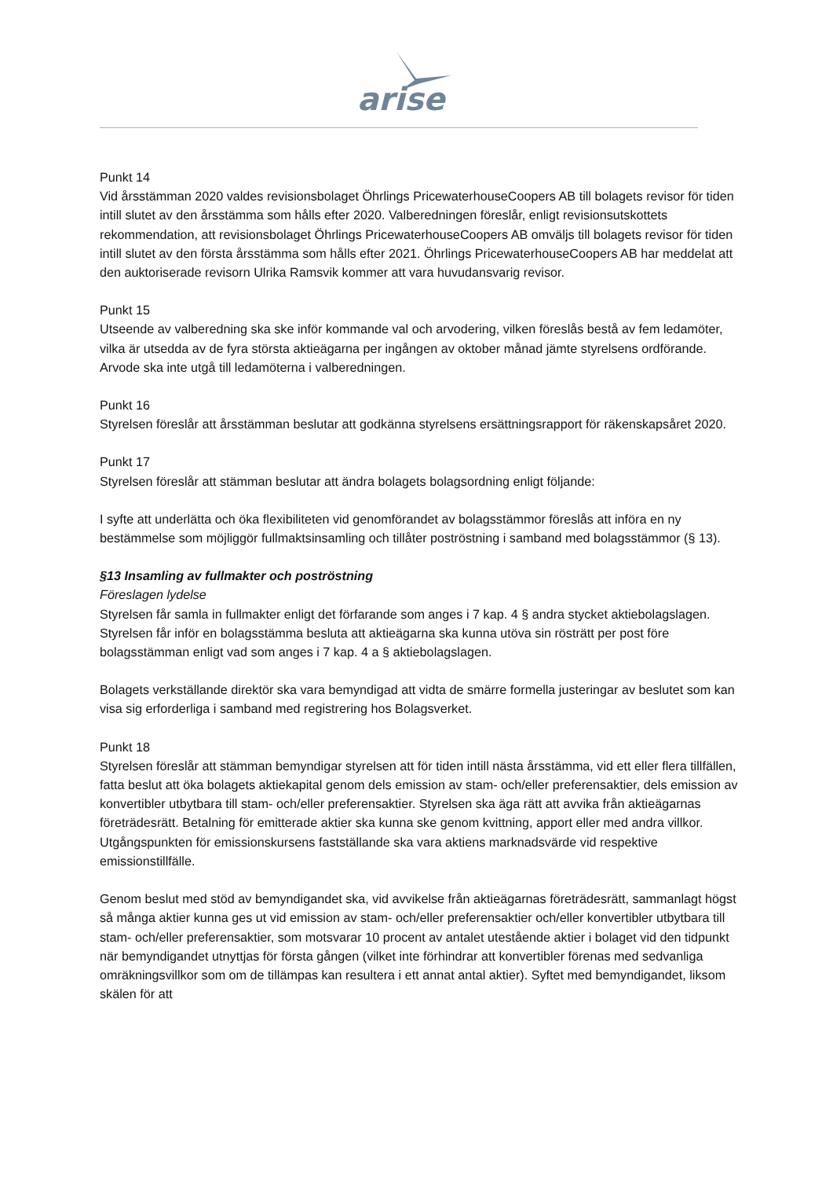arise
Punkt 14
Vid årsstämman 2020 valdes revisionsbolaget Öhrlings PricewaterhouseCoopers AB till bolagets revisor för tiden intill slutet av den årsstämma som hålls efter 2020. Valberedningen föreslår, enligt revisionsutskottets rekommendation, att revisionsbolaget Öhrlings PricewaterhouseCoopers AB omväljs till bolagets revisor för tiden intill slutet av den första årsstämma som hålls efter 2021. Öhrlings PricewaterhouseCoopers AB har meddelat att den auktoriserade revisorn Ulrika Ramsvik kommer att vara huvudansvarig revisor.
Punkt 15
Utseende av valberedning ska ske inför kommande val och arvodering, vilken föreslås bestå av fem ledamöter, vilka är utsedda av de fyra största aktieägarna per ingången av oktober månad jämte styrelsens ordförande. Arvode ska inte utgå till ledamöterna i valberedningen.
Punkt 16
Styrelsen föreslår att årsstämman beslutar att godkänna styrelsens ersättningsrapport för räkenskapsåret 2020.
Punkt 17
Styrelsen föreslår att stämman beslutar att ändra bolagets bolagsordning enligt följande:
I syfte att underlätta och öka flexibiliteten vid genomförandet av bolagsstämmor föreslås att införa en ny bestämmelse som möjliggör fullmaktsinsamling och tillåter poströstning i samband med bolagsstämmor (§ 13).
§13 Insamling av fullmakter och poströstning
Föreslagen lydelse
Styrelsen får samla in fullmakter enligt det förfarande som anges i 7 kap. 4 § andra stycket aktiebolagslagen. Styrelsen får inför en bolagsstämma besluta att aktieägarna ska kunna utöva sin rösträtt per post före bolagsstämman enligt vad som anges i 7 kap. 4 a § aktiebolagslagen.
Bolagets verkställande direktör ska vara bemyndigad att vidta de smärre formella justeringar av beslutet som kan visa sig erforderliga i samband med registrering hos Bolagsverket.
Punkt 18
Styrelsen föreslår att stämman bemyndigar styrelsen att för tiden intill nästa årsstämma, vid ett eller flera tillfällen, fatta beslut att öka bolagets aktiekapital genom dels emission av stam- och/eller preferensaktier, dels emission av konvertibler utbytbara till stam- och/eller preferensaktier. Styrelsen ska äga rätt att avvika från aktieägarnas företrädesrätt. Betalning för emitterade aktier ska kunna ske genom kvittning, apport eller med andra villkor. Utgångspunkten för emissionskursens fastställande ska vara aktiens marknadsvärde vid respektive emissionstillfälle.
Genom beslut med stöd av bemyndigandet ska, vid avvikelse från aktieägarnas företrädesrätt, sammanlagt högst så många aktier kunna ges ut vid emission av stam- och/eller preferensaktier och/eller konvertibler utbytbara till stam- och/eller preferensaktier, som motsvarar 10 procent av antalet utestående aktier i bolaget vid den tidpunkt när bemyndigandet utnyttjas för första gången (vilket inte förhindrar att konvertibler förenas med sedvanliga omräkningsvillkor som om de tillämpas kan resultera i ett annat antal aktier). Syftet med bemyndigandet, liksom skälen för att